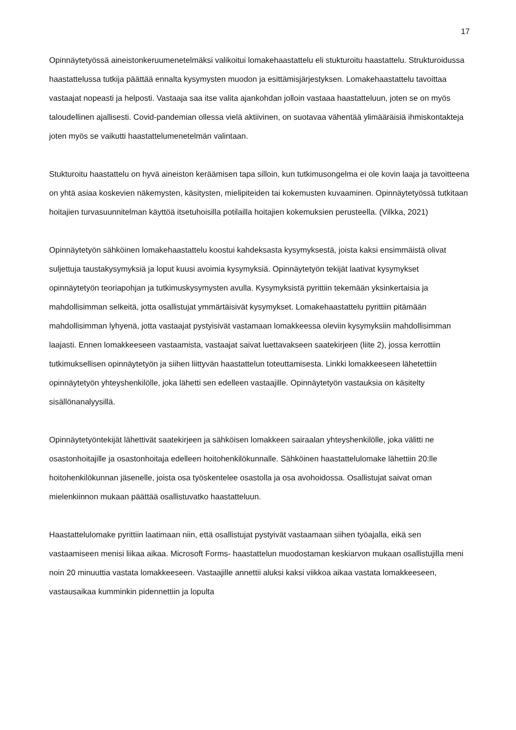17
Opinnäytetyössä aineistonkeruumenetelmäksi valikoitui lomakehaastattelu eli stukturoitu haastattelu. Strukturoidussa haastattelussa tutkija päättää ennalta kysymysten muodon ja esittämisjärjestyksen. Lomakehaastattelu tavoittaa vastaajat nopeasti ja helposti. Vastaaja saa itse valita ajankohdan jolloin vastaaa haastatteluun, joten se on myös taloudellinen ajallisesti. Covid-pandemian ollessa vielä aktiivinen, on suotavaa vähentää ylimääräisiä ihmiskontakteja joten myös se vaikutti haastattelumenetelmän valintaan.
Stukturoitu haastattelu on hyvä aineiston keräämisen tapa silloin, kun tutkimusongelma ei ole kovin laaja ja tavoitteena on yhtä asiaa koskevien näkemysten, käsitysten, mielipiteiden tai kokemusten kuvaaminen. Opinnäytetyössä tutkitaan hoitajien turvasuunnitelman käyttöä itsetuhoisilla potilailla hoitajien kokemuksien perusteella. (Vilkka, 2021)
Opinnäytetyön sähköinen lomakehaastattelu koostui kahdeksasta kysymyksestä, joista kaksi ensimmäistä olivat suljettuja taustakysymyksiä ja loput kuusi avoimia kysymyksiä. Opinnäytetyön tekijät laativat kysymykset opinnäytetyön teoriapohjan ja tutkimuskysymysten avulla. Kysymyksistä pyrittiin tekemään yksinkertaisia ja mahdollisimman selkeitä, jotta osallistujat ymmärtäisivät kysymykset. Lomakehaastattelu pyrittiin pitämään mahdollisimman lyhyenä, jotta vastaajat pystyisivät vastamaan lomakkeessa oleviin kysymyksiin mahdollisimman laajasti. Ennen lomakkeeseen vastaamista, vastaajat saivat luettavakseen saatekirjeen (liite 2), jossa kerrottiin tutkimuksellisen opinnäytetyön ja siihen liittyvän haastattelun toteuttamisesta. Linkki lomakkeeseen lähetettiin opinnäytetyön yhteyshenkilölle, joka lähetti sen edelleen vastaajille. Opinnäytetyön vastauksia on käsitelty sisällönanalyysillä.
Opinnäytetyöntekijät lähettivät saatekirjeen ja sähköisen lomakkeen sairaalan yhteyshenkilölle, joka välitti ne osastonhoitajille ja osastonhoitaja edelleen hoitohenkilökunnalle. Sähköinen haastattelulomake lähettiin 20:lle hoitohenkilökunnan jäsenelle, joista osa työskentelee osastolla ja osa avohoidossa. Osallistujat saivat oman mielenkiinnon mukaan päättää osallistuvatko haastatteluun.
Haastattelulomake pyrittiin laatimaan niin, että osallistujat pystyivät vastaamaan siihen työajalla, eikä sen vastaamiseen menisi liikaa aikaa. Microsoft Forms- haastattelun muodostaman keskiarvon mukaan osallistujilla meni noin 20 minuuttia vastata lomakkeeseen. Vastaajille annettii aluksi kaksi viikkoa aikaa vastata lomakkeeseen, vastausaikaa kumminkin pidennettiin ja lopulta